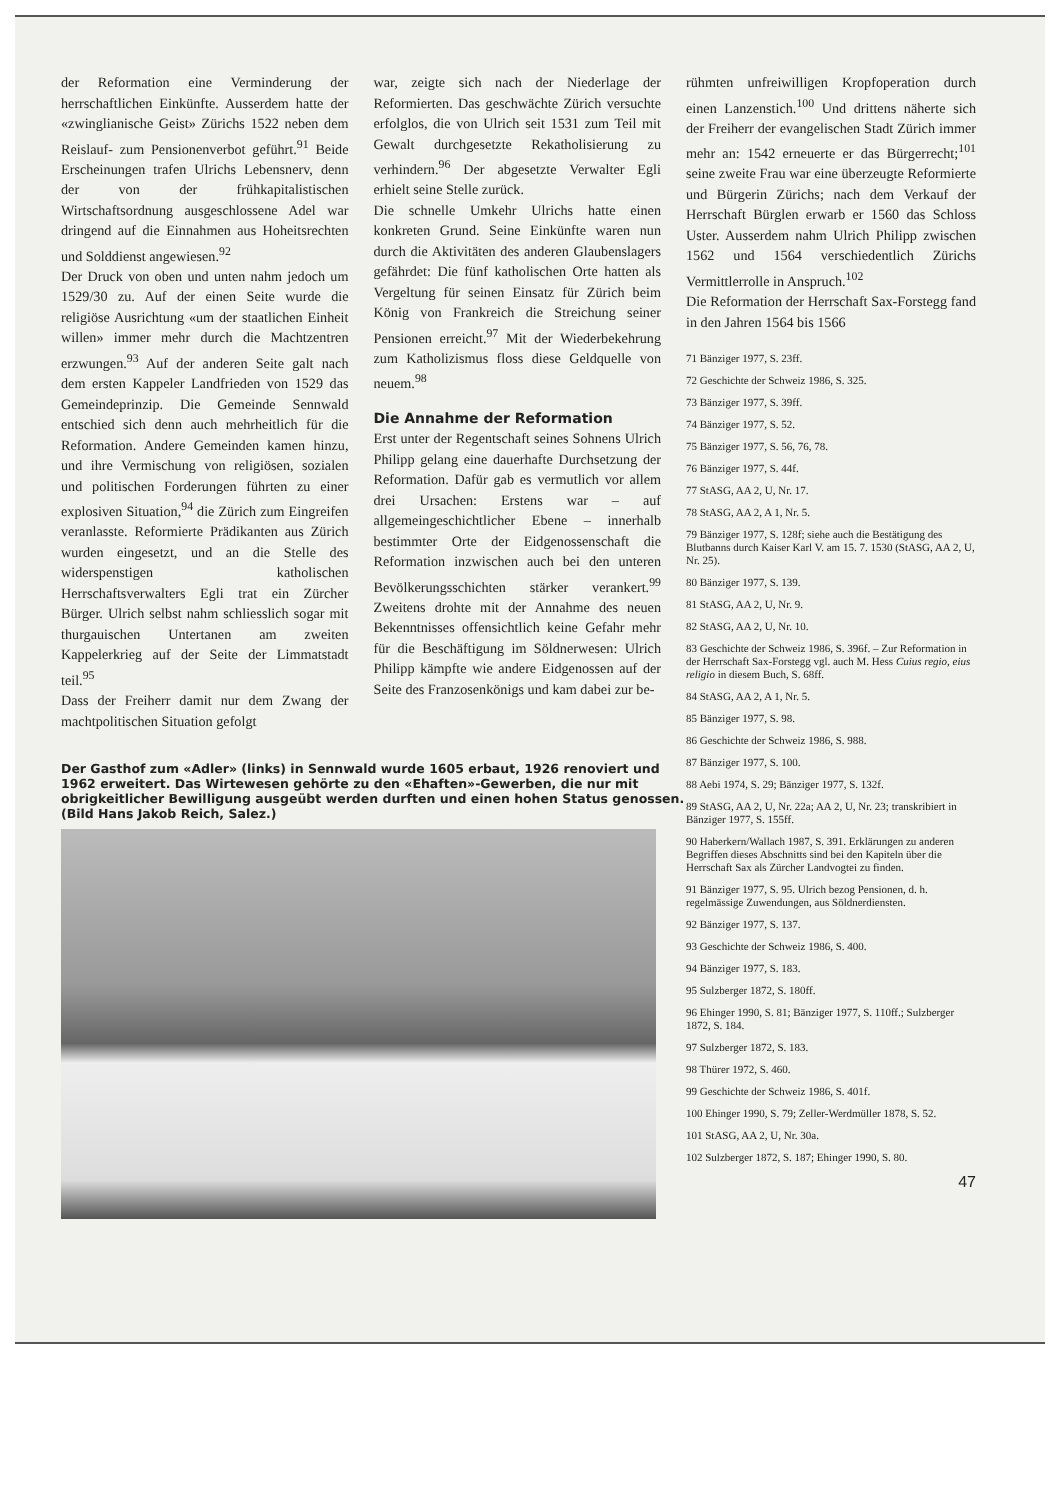der Reformation eine Verminderung der herrschaftlichen Einkünfte. Ausserdem hatte der «zwinglianische Geist» Zürichs 1522 neben dem Reislauf- zum Pensionenverbot geführt.<sup>91</sup> Beide Erscheinungen trafen Ulrichs Lebensnerv, denn der von der frühkapitalistischen Wirtschaftsordnung ausgeschlossene Adel war dringend auf die Einnahmen aus Hoheitsrechten und Solddienst angewiesen.<sup>92</sup>
Der Druck von oben und unten nahm jedoch um 1529/30 zu. Auf der einen Seite wurde die religiöse Ausrichtung «um der staatlichen Einheit willen» immer mehr durch die Machtzentren erzwungen.<sup>93</sup> Auf der anderen Seite galt nach dem ersten Kappeler Landfrieden von 1529 das Gemeindeprinzip. Die Gemeinde Sennwald entschied sich denn auch mehrheitlich für die Reformation. Andere Gemeinden kamen hinzu, und ihre Vermischung von religiösen, sozialen und politischen Forderungen führten zu einer explosiven Situation,<sup>94</sup> die Zürich zum Eingreifen veranlasste. Reformierte Prädikanten aus Zürich wurden eingesetzt, und an die Stelle des widerspenstigen katholischen Herrschaftsverwalters Egli trat ein Zürcher Bürger. Ulrich selbst nahm schliesslich sogar mit thurgauischen Untertanen am zweiten Kappelerkrieg auf der Seite der Limmatstadt teil.<sup>95</sup>
Dass der Freiherr damit nur dem Zwang der machtpolitischen Situation gefolgt
war, zeigte sich nach der Niederlage der Reformierten. Das geschwächte Zürich versuchte erfolglos, die von Ulrich seit 1531 zum Teil mit Gewalt durchgesetzte Rekatholisierung zu verhindern.<sup>96</sup> Der abgesetzte Verwalter Egli erhielt seine Stelle zurück.
Die schnelle Umkehr Ulrichs hatte einen konkreten Grund. Seine Einkünfte waren nun durch die Aktivitäten des anderen Glaubenslagers gefährdet: Die fünf katholischen Orte hatten als Vergeltung für seinen Einsatz für Zürich beim König von Frankreich die Streichung seiner Pensionen erreicht.<sup>97</sup> Mit der Wiederbekehrung zum Katholizismus floss diese Geldquelle von neuem.<sup>98</sup>
Die Annahme der Reformation
Erst unter der Regentschaft seines Sohnens Ulrich Philipp gelang eine dauerhafte Durchsetzung der Reformation. Dafür gab es vermutlich vor allem drei Ursachen: Erstens war – auf allgemeingeschichtlicher Ebene – innerhalb bestimmter Orte der Eidgenossenschaft die Reformation inzwischen auch bei den unteren Bevölkerungsschichten stärker verankert.<sup>99</sup> Zweitens drohte mit der Annahme des neuen Bekenntnisses offensichtlich keine Gefahr mehr für die Beschäftigung im Söldnerwesen: Ulrich Philipp kämpfte wie andere Eidgenossen auf der Seite des Franzosenkönigs und kam dabei zur be-
Der Gasthof zum «Adler» (links) in Sennwald wurde 1605 erbaut, 1926 renoviert und 1962 erweitert. Das Wirtewesen gehörte zu den «Ehaften»-Gewerben, die nur mit obrigkeitlicher Bewilligung ausgeübt werden durften und einen hohen Status genossen. (Bild Hans Jakob Reich, Salez.)
rühmten unfreiwilligen Kropfoperation durch einen Lanzenstich.<sup>100</sup> Und drittens näherte sich der Freiherr der evangelischen Stadt Zürich immer mehr an: 1542 erneuerte er das Bürgerrecht;<sup>101</sup> seine zweite Frau war eine überzeugte Reformierte und Bürgerin Zürichs; nach dem Verkauf der Herrschaft Bürglen erwarb er 1560 das Schloss Uster. Ausserdem nahm Ulrich Philipp zwischen 1562 und 1564 verschiedentlich Zürichs Vermittlerrolle in Anspruch.<sup>102</sup>
Die Reformation der Herrschaft Sax-Forstegg fand in den Jahren 1564 bis 1566
71 Bänziger 1977, S. 23ff.
72 Geschichte der Schweiz 1986, S. 325.
73 Bänziger 1977, S. 39ff.
74 Bänziger 1977, S. 52.
75 Bänziger 1977, S. 56, 76, 78.
76 Bänziger 1977, S. 44f.
77 StASG, AA 2, U, Nr. 17.
78 StASG, AA 2, A 1, Nr. 5.
79 Bänziger 1977, S. 128f; siehe auch die Bestätigung des Blutbanns durch Kaiser Karl V. am 15. 7. 1530 (StASG, AA 2, U, Nr. 25).
80 Bänziger 1977, S. 139.
81 StASG, AA 2, U, Nr. 9.
82 StASG, AA 2, U, Nr. 10.
83 Geschichte der Schweiz 1986, S. 396f. – Zur Reformation in der Herrschaft Sax-Forstegg vgl. auch M. Hess Cuius regio, eius religio in diesem Buch, S. 68ff.
84 StASG, AA 2, A 1, Nr. 5.
85 Bänziger 1977, S. 98.
86 Geschichte der Schweiz 1986, S. 988.
87 Bänziger 1977, S. 100.
88 Aebi 1974, S. 29; Bänziger 1977, S. 132f.
89 StASG, AA 2, U, Nr. 22a; AA 2, U, Nr. 23; transkribiert in Bänziger 1977, S. 155ff.
90 Haberkern/Wallach 1987, S. 391. Erklärungen zu anderen Begriffen dieses Abschnitts sind bei den Kapiteln über die Herrschaft Sax als Zürcher Landvogtei zu finden.
91 Bänziger 1977, S. 95. Ulrich bezog Pensionen, d. h. regelmässige Zuwendungen, aus Söldnerdiensten.
92 Bänziger 1977, S. 137.
93 Geschichte der Schweiz 1986, S. 400.
94 Bänziger 1977, S. 183.
95 Sulzberger 1872, S. 180ff.
96 Ehinger 1990, S. 81; Bänziger 1977, S. 110ff.; Sulzberger 1872, S. 184.
97 Sulzberger 1872, S. 183.
98 Thürer 1972, S. 460.
99 Geschichte der Schweiz 1986, S. 401f.
100 Ehinger 1990, S. 79; Zeller-Werdmüller 1878, S. 52.
101 StASG, AA 2, U, Nr. 30a.
102 Sulzberger 1872, S. 187; Ehinger 1990, S. 80.
47